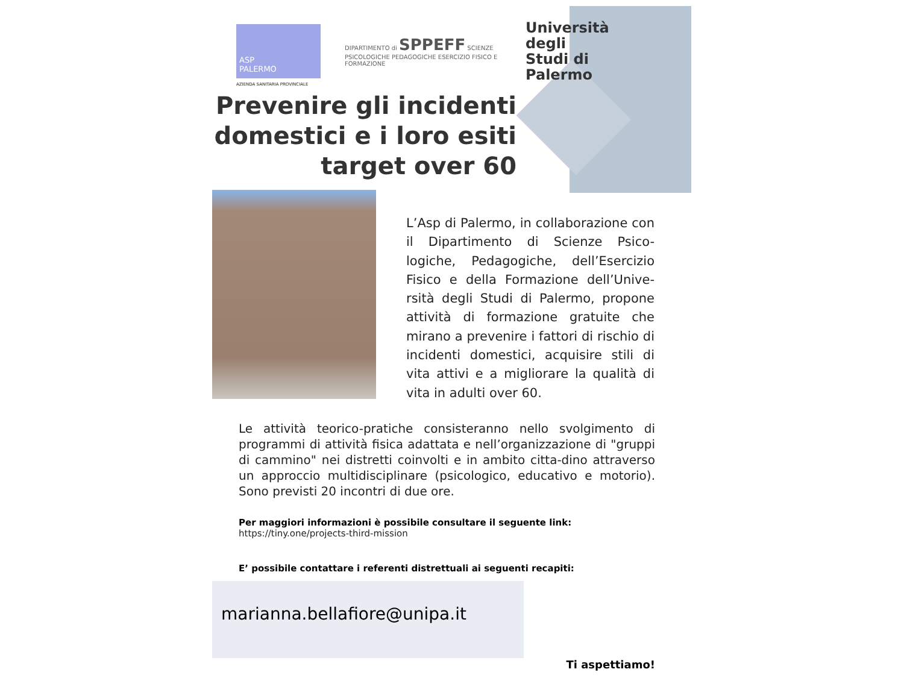ASP
PALERMO
AZIENDA SANITARIA PROVINCIALE
DIPARTIMENTO di SPPEFF SCIENZE PSICOLOGICHE PEDAGOGICHE ESERCIZIO FISICO E FORMAZIONE
Università degli Studi di Palermo
Prevenire gli incidenti domestici e i loro esiti target over 60
L’Asp di Palermo, in collaborazione con il Dipartimento di Scienze Psico-logiche, Pedagogiche, dell’Esercizio Fisico e della Formazione dell’Unive-rsità degli Studi di Palermo, propone attività di formazione gratuite che mirano a prevenire i fattori di rischio di incidenti domestici, acquisire stili di vita attivi e a migliorare la qualità di vita in adulti over 60.
Le attività teorico-pratiche consisteranno nello svolgimento di programmi di attività fisica adattata e nell’organizzazione di "gruppi di cammino" nei distretti coinvolti e in ambito citta-dino attraverso un approccio multidisciplinare (psicologico, educativo e motorio). Sono previsti 20 incontri di due ore.
Per maggiori informazioni è possibile consultare il seguente link:
https://tiny.one/projects-third-mission
E’ possibile contattare i referenti distrettuali ai seguenti recapiti:
marianna.bellafiore@unipa.it
Ti aspettiamo!